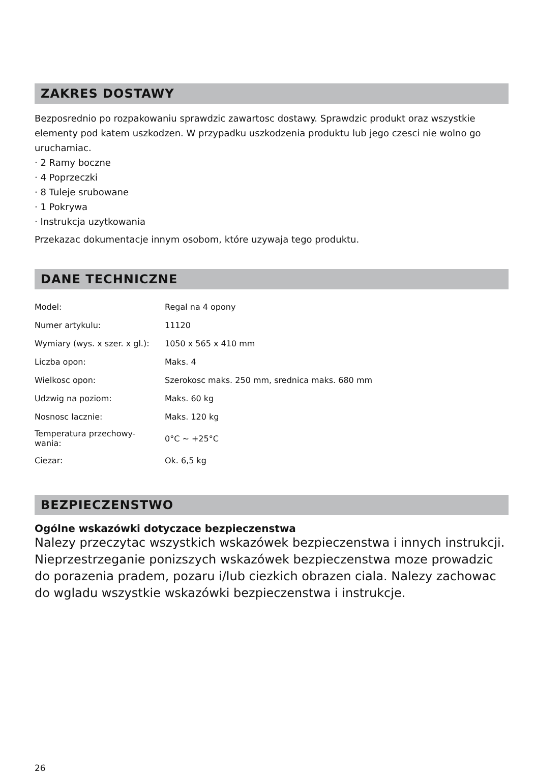ZAKRES DOSTAWY
Bezposrednio po rozpakowaniu sprawdzic zawartosc dostawy. Sprawdzic produkt oraz wszystkie elementy pod katem uszkodzen. W przypadku uszkodzenia produktu lub jego czesci nie wolno go uruchamiac.
· 2 Ramy boczne
· 4 Poprzeczki
· 8 Tuleje srubowane
· 1 Pokrywa
· Instrukcja uzytkowania
Przekazac dokumentacje innym osobom, które uzywaja tego produktu.
DANE TECHNICZNE
| Model: | Regal na 4 opony |
| Numer artykulu: | 11120 |
| Wymiary (wys. x szer. x gl.): | 1050 x 565 x 410 mm |
| Liczba opon: | Maks. 4 |
| Wielkosc opon: | Szerokosc maks. 250 mm, srednica maks. 680 mm |
| Udzwig na poziom: | Maks. 60 kg |
| Nosnosc lacznie: | Maks. 120 kg |
| Temperatura przechowy- wania: | 0°C ~ +25°C |
| Ciezar: | Ok. 6,5 kg |
BEZPIECZENSTWO
Ogólne wskazówki dotyczace bezpieczenstwa
Nalezy przeczytac wszystkich wskazówek bezpieczenstwa i innych instrukcji. Nieprzestrzeganie ponizszych wskazówek bezpieczenstwa moze prowadzic do porazenia pradem, pozaru i/lub ciezkich obrazen ciala. Nalezy zachowac do wgladu wszystkie wskazówki bezpieczenstwa i instrukcje.
26